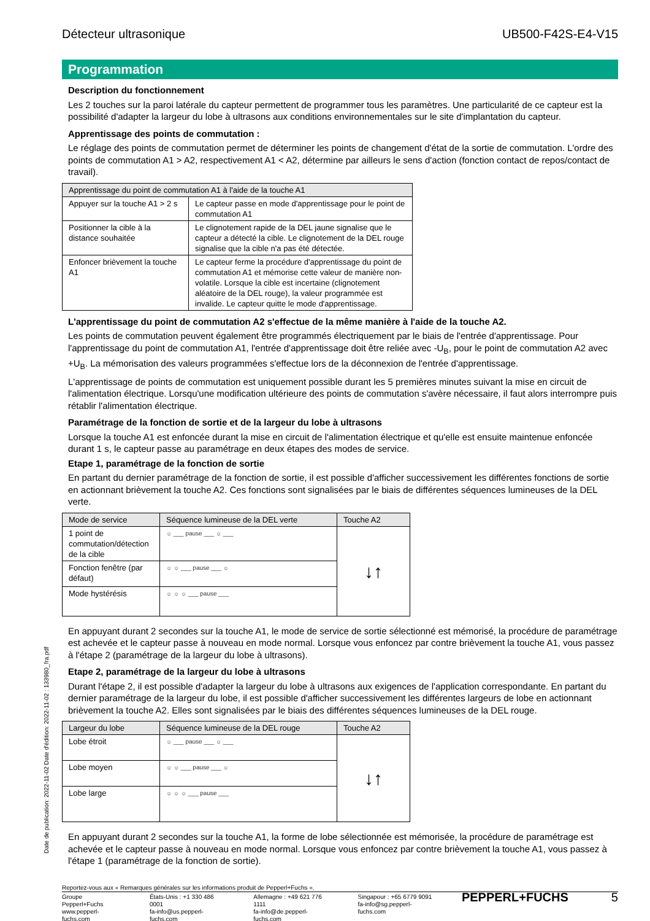Date de publication: 2022-11-02 Date d'édition: 2022-11-02 : 133980_fra.pdf
Détecteur ultrasonique UB500-F42S-E4-V15
Programmation
Description du fonctionnement
Les 2 touches sur la paroi latérale du capteur permettent de programmer tous les paramètres. Une particularité de ce capteur est la possibilité d'adapter la largeur du lobe à ultrasons aux conditions environnementales sur le site d'implantation du capteur.
Apprentissage des points de commutation :
Le réglage des points de commutation permet de déterminer les points de changement d'état de la sortie de commutation. L'ordre des points de commutation A1 > A2, respectivement A1 < A2, détermine par ailleurs le sens d'action (fonction contact de repos/contact de travail).
| Apprentissage du point de commutation A1 à l'aide de la touche A1 | |
| --- | --- |
| Appuyer sur la touche A1 > 2 s | Le capteur passe en mode d'apprentissage pour le point de commutation A1 |
| Positionner la cible à la distance souhaitée | Le clignotement rapide de la DEL jaune signalise que le capteur a détecté la cible. Le clignotement de la DEL rouge signalise que la cible n'a pas été détectée. |
| Enfoncer brièvement la touche A1 | Le capteur ferme la procédure d'apprentissage du point de commutation A1 et mémorise cette valeur de manière non-volatile. Lorsque la cible est incertaine (clignotement aléatoire de la DEL rouge), la valeur programmée est invalide. Le capteur quitte le mode d'apprentissage. |
L'apprentissage du point de commutation A2 s'effectue de la même manière à l'aide de la touche A2.
Les points de commutation peuvent également être programmés électriquement par le biais de l'entrée d'apprentissage. Pour l'apprentissage du point de commutation A1, l'entrée d'apprentissage doit être reliée avec -U<sub>B</sub>, pour le point de commutation A2 avec +U<sub>B</sub>. La mémorisation des valeurs programmées s'effectue lors de la déconnexion de l'entrée d'apprentissage.
L'apprentissage de points de commutation est uniquement possible durant les 5 premières minutes suivant la mise en circuit de l'alimentation électrique. Lorsqu'une modification ultérieure des points de commutation s'avère nécessaire, il faut alors interrompre puis rétablir l'alimentation électrique.
Paramétrage de la fonction de sortie et de la largeur du lobe à ultrasons
Lorsque la touche A1 est enfoncée durant la mise en circuit de l'alimentation électrique et qu'elle est ensuite maintenue enfoncée durant 1 s, le capteur passe au paramétrage en deux étapes des modes de service.
Etape 1, paramétrage de la fonction de sortie
En partant du dernier paramétrage de la fonction de sortie, il est possible d'afficher successivement les différentes fonctions de sortie en actionnant brièvement la touche A2. Ces fonctions sont signalisées par le biais de différentes séquences lumineuses de la DEL verte.
| Mode de service | Séquence lumineuse de la DEL verte | Touche A2 |
| --- | --- | --- |
| 1 point de commutation/détection de la cible | ☼ ___ pause ___ ☼ ___ | ↓↑ |
| Fonction fenêtre (par défaut) | ☼ ☼ ___ pause ___ ☼ | |
| Mode hystérésis | ☼ ☼ ☼ ___ pause ___ | |
En appuyant durant 2 secondes sur la touche A1, le mode de service de sortie sélectionné est mémorisé, la procédure de paramétrage est achevée et le capteur passe à nouveau en mode normal. Lorsque vous enfoncez par contre brièvement la touche A1, vous passez à l'étape 2 (paramétrage de la largeur du lobe à ultrasons).
Etape 2, paramétrage de la largeur du lobe à ultrasons
Durant l'étape 2, il est possible d'adapter la largeur du lobe à ultrasons aux exigences de l'application correspondante. En partant du dernier paramétrage de la largeur du lobe, il est possible d'afficher successivement les différentes largeurs de lobe en actionnant brièvement la touche A2. Elles sont signalisées par le biais des différentes séquences lumineuses de la DEL rouge.
| Largeur du lobe | Séquence lumineuse de la DEL rouge | Touche A2 |
| --- | --- | --- |
| Lobe étroit | ☼ ___ pause ___ ☼ ___ | ↓↑ |
| Lobe moyen | ☼ ☼ ___ pause ___ ☼ | |
| Lobe large | ☼ ☼ ☼ ___ pause ___ | |
En appuyant durant 2 secondes sur la touche A1, la forme de lobe sélectionnée est mémorisée, la procédure de paramétrage est achevée et le capteur passe à nouveau en mode normal. Lorsque vous enfoncez par contre brièvement la touche A1, vous passez à l'étape 1 (paramétrage de la fonction de sortie).
Reportez-vous aux « Remarques générales sur les informations produit de Pepperl+Fuchs ».
Groupe Pepperl+Fuchs
www.pepperl-fuchs.com
États-Unis : +1 330 486 0001
fa-info@us.pepperl-fuchs.com
Allemagne : +49 621 776 1111
fa-info@de.pepperl-fuchs.com
Singapour : +65 6779 9091
fa-info@sg.pepperl-fuchs.com
PEPPERL+FUCHS 5